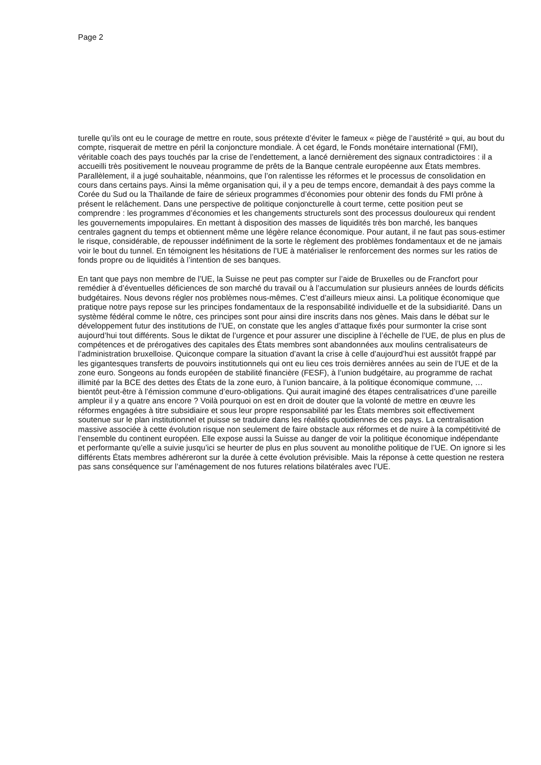Page 2
turelle qu’ils ont eu le courage de mettre en route, sous prétexte d’éviter le fameux « piège de l’austérité » qui, au bout du compte, risquerait de mettre en péril la conjoncture mondiale. À cet égard, le Fonds monétaire international (FMI), véritable coach des pays touchés par la crise de l’endettement, a lancé dernièrement des signaux contradictoires : il a accueilli très positivement le nouveau programme de prêts de la Banque centrale européenne aux États membres. Parallèlement, il a jugé souhaitable, néanmoins, que l’on ralentisse les réformes et le processus de consolidation en cours dans certains pays. Ainsi la même organisation qui, il y a peu de temps encore, demandait à des pays comme la Corée du Sud ou la Thaïlande de faire de sérieux programmes d’économies pour obtenir des fonds du FMI prône à présent le relâchement. Dans une perspective de politique conjoncturelle à court terme, cette position peut se comprendre : les programmes d’économies et les changements structurels sont des processus douloureux qui rendent les gouvernements impopulaires. En mettant à disposition des masses de liquidités très bon marché, les banques centrales gagnent du temps et obtiennent même une légère relance économique. Pour autant, il ne faut pas sous-estimer le risque, considérable, de repousser indéfiniment de la sorte le règlement des problèmes fondamentaux et de ne jamais voir le bout du tunnel. En témoignent les hésitations de l’UE à matérialiser le renforcement des normes sur les ratios de fonds propre ou de liquidités à l’intention de ses banques.
En tant que pays non membre de l’UE, la Suisse ne peut pas compter sur l’aide de Bruxelles ou de Francfort pour remédier à d’éventuelles déficiences de son marché du travail ou à l’accumulation sur plusieurs années de lourds déficits budgétaires. Nous devons régler nos problèmes nous-mêmes. C’est d’ailleurs mieux ainsi. La politique économique que pratique notre pays repose sur les principes fondamentaux de la responsabilité individuelle et de la subsidiarité. Dans un système fédéral comme le nôtre, ces principes sont pour ainsi dire inscrits dans nos gènes. Mais dans le débat sur le développement futur des institutions de l’UE, on constate que les angles d’attaque fixés pour surmonter la crise sont aujourd’hui tout différents. Sous le diktat de l’urgence et pour assurer une discipline à l’échelle de l’UE, de plus en plus de compétences et de prérogatives des capitales des États membres sont abandonnées aux moulins centralisateurs de l’administration bruxelloise. Quiconque compare la situation d’avant la crise à celle d’aujourd’hui est aussitôt frappé par les gigantesques transferts de pouvoirs institutionnels qui ont eu lieu ces trois dernières années au sein de l’UE et de la zone euro. Songeons au fonds européen de stabilité financière (FESF), à l’union budgétaire, au programme de rachat illimité par la BCE des dettes des États de la zone euro, à l’union bancaire, à la politique économique commune, …bientôt peut-être à l’émission commune d’euro-obligations. Qui aurait imaginé des étapes centralisatrices d’une pareille ampleur il y a quatre ans encore ? Voilà pourquoi on est en droit de douter que la volonté de mettre en œuvre les réformes engagées à titre subsidiaire et sous leur propre responsabilité par les États membres soit effectivement soutenue sur le plan institutionnel et puisse se traduire dans les réalités quotidiennes de ces pays. La centralisation massive associée à cette évolution risque non seulement de faire obstacle aux réformes et de nuire à la compétitivité de l’ensemble du continent européen. Elle expose aussi la Suisse au danger de voir la politique économique indépendante et performante qu’elle a suivie jusqu’ici se heurter de plus en plus souvent au monolithe politique de l’UE. On ignore si les différents États membres adhéreront sur la durée à cette évolution prévisible. Mais la réponse à cette question ne restera pas sans conséquence sur l’aménagement de nos futures relations bilatérales avec l’UE.